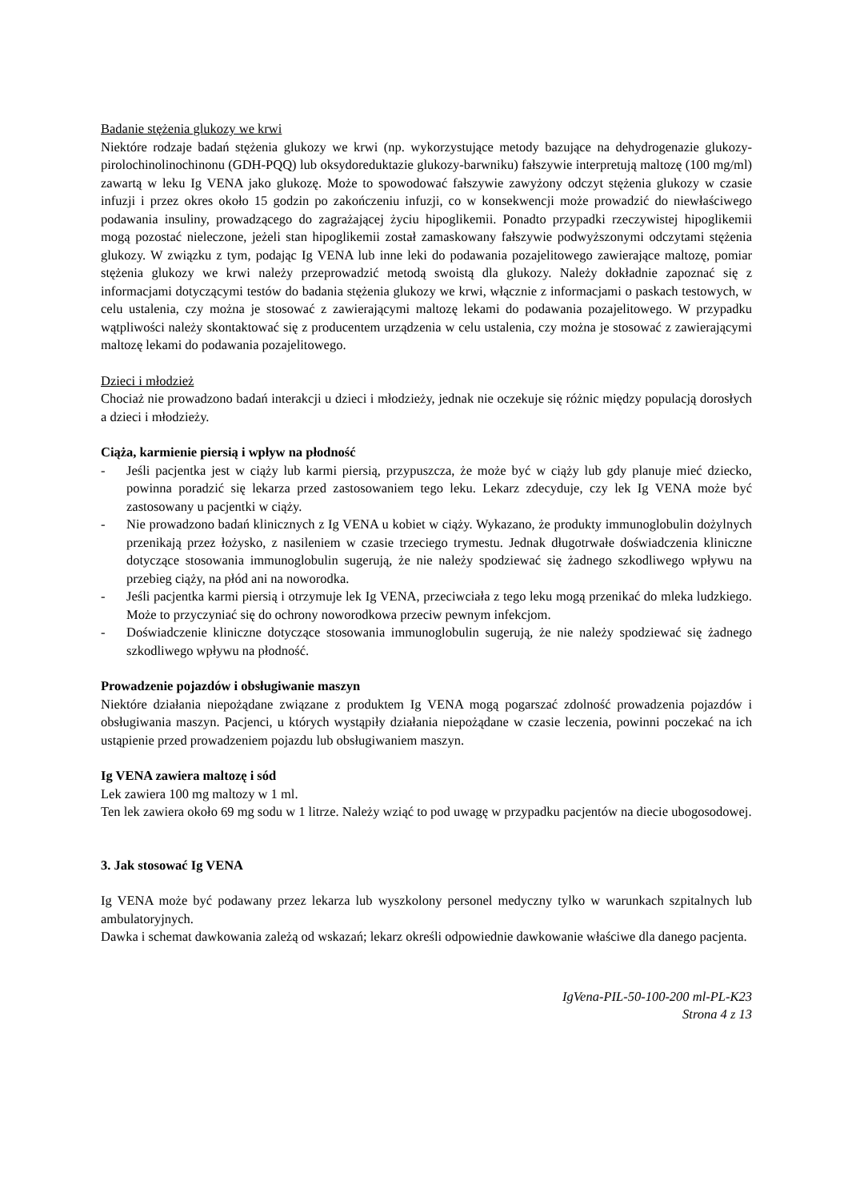Badanie stężenia glukozy we krwi
Niektóre rodzaje badań stężenia glukozy we krwi (np. wykorzystujące metody bazujące na dehydrogenazie glukozy-pirolochinolinochinonu (GDH-PQQ) lub oksydoreduktazie glukozy-barwniku) fałszywie interpretują maltozę (100 mg/ml) zawartą w leku Ig VENA jako glukozę. Może to spowodować fałszywie zawyżony odczyt stężenia glukozy w czasie infuzji i przez okres około 15 godzin po zakończeniu infuzji, co w konsekwencji może prowadzić do niewłaściwego podawania insuliny, prowadzącego do zagrażającej życiu hipoglikemii. Ponadto przypadki rzeczywistej hipoglikemii mogą pozostać nieleczone, jeżeli stan hipoglikemii został zamaskowany fałszywie podwyższonymi odczytami stężenia glukozy. W związku z tym, podając Ig VENA lub inne leki do podawania pozajelitowego zawierające maltozę, pomiar stężenia glukozy we krwi należy przeprowadzić metodą swoistą dla glukozy. Należy dokładnie zapoznać się z informacjami dotyczącymi testów do badania stężenia glukozy we krwi, włącznie z informacjami o paskach testowych, w celu ustalenia, czy można je stosować z zawierającymi maltozę lekami do podawania pozajelitowego. W przypadku wątpliwości należy skontaktować się z producentem urządzenia w celu ustalenia, czy można je stosować z zawierającymi maltozę lekami do podawania pozajelitowego.
Dzieci i młodzież
Chociaż nie prowadzono badań interakcji u dzieci i młodzieży, jednak nie oczekuje się różnic między populacją dorosłych a dzieci i młodzieży.
Ciąża, karmienie piersią i wpływ na płodność
- Jeśli pacjentka jest w ciąży lub karmi piersią, przypuszcza, że może być w ciąży lub gdy planuje mieć dziecko, powinna poradzić się lekarza przed zastosowaniem tego leku. Lekarz zdecyduje, czy lek Ig VENA może być zastosowany u pacjentki w ciąży.
- Nie prowadzono badań klinicznych z Ig VENA u kobiet w ciąży. Wykazano, że produkty immunoglobulin dożylnych przenikają przez łożysko, z nasileniem w czasie trzeciego trymestu. Jednak długotrwałe doświadczenia kliniczne dotyczące stosowania immunoglobulin sugerują, że nie należy spodziewać się żadnego szkodliwego wpływu na przebieg ciąży, na płód ani na noworodka.
- Jeśli pacjentka karmi piersią i otrzymuje lek Ig VENA, przeciwciała z tego leku mogą przenikać do mleka ludzkiego. Może to przyczyniać się do ochrony noworodkowa przeciw pewnym infekcjom.
- Doświadczenie kliniczne dotyczące stosowania immunoglobulin sugerują, że nie należy spodziewać się żadnego szkodliwego wpływu na płodność.
Prowadzenie pojazdów i obsługiwanie maszyn
Niektóre działania niepożądane związane z produktem Ig VENA mogą pogarszać zdolność prowadzenia pojazdów i obsługiwania maszyn. Pacjenci, u których wystąpiły działania niepożądane w czasie leczenia, powinni poczekać na ich ustąpienie przed prowadzeniem pojazdu lub obsługiwaniem maszyn.
Ig VENA zawiera maltozę i sód
Lek zawiera 100 mg maltozy w 1 ml.
Ten lek zawiera około 69 mg sodu w 1 litrze. Należy wziąć to pod uwagę w przypadku pacjentów na diecie ubogosodowej.
3. Jak stosować Ig VENA
Ig VENA może być podawany przez lekarza lub wyszkolony personel medyczny tylko w warunkach szpitalnych lub ambulatoryjnych.
Dawka i schemat dawkowania zależą od wskazań; lekarz określi odpowiednie dawkowanie właściwe dla danego pacjenta.
IgVena-PIL-50-100-200 ml-PL-K23
Strona 4 z 13